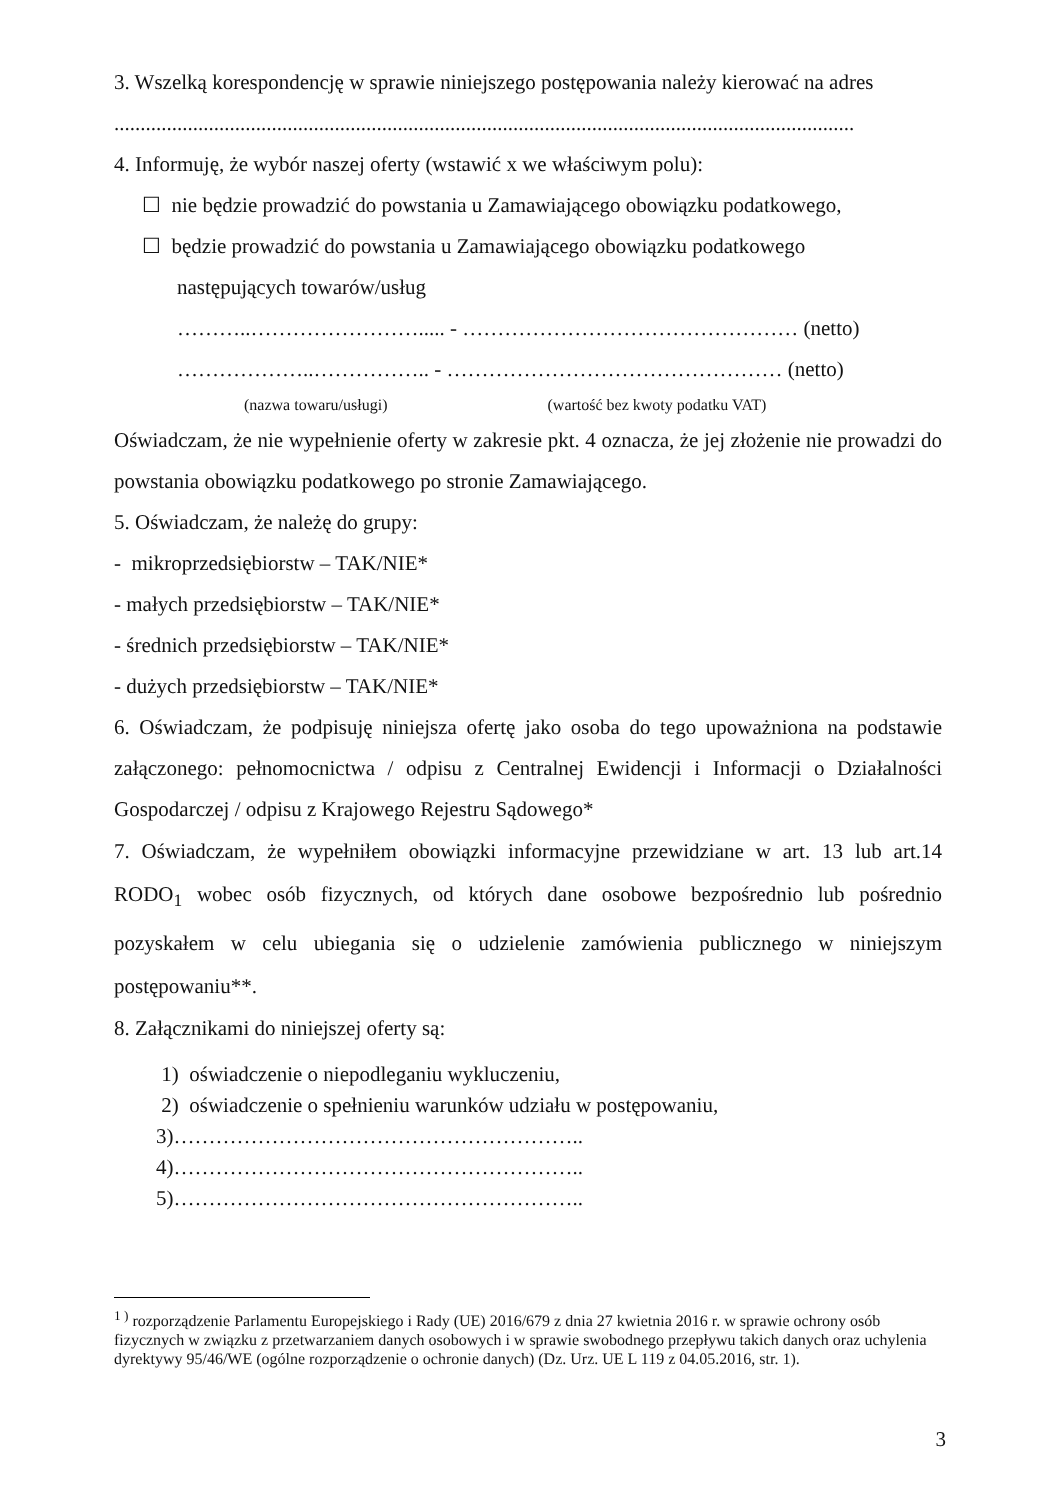3. Wszelką korespondencję w sprawie niniejszego postępowania należy kierować na adres
.............................................................................................................................................
4. Informuję, że wybór naszej oferty (wstawić x we właściwym polu):
☐ nie będzie prowadzić do powstania u Zamawiającego obowiązku podatkowego,
☐ będzie prowadzić do powstania u Zamawiającego obowiązku podatkowego
następujących towarów/usług
………..……………………..... - ………………………………………… (netto)
………………..…………….. - ………………………………………… (netto)
(nazwa towaru/usługi) (wartość bez kwoty podatku VAT)
Oświadczam, że nie wypełnienie oferty w zakresie pkt. 4 oznacza, że jej złożenie nie prowadzi do powstania obowiązku podatkowego po stronie Zamawiającego.
5. Oświadczam, że należę do grupy:
- mikroprzedsiębiorstw – TAK/NIE*
- małych przedsiębiorstw – TAK/NIE*
- średnich przedsiębiorstw – TAK/NIE*
- dużych przedsiębiorstw – TAK/NIE*
6. Oświadczam, że podpisuję niniejsza ofertę jako osoba do tego upoważniona na podstawie załączonego: pełnomocnictwa / odpisu z Centralnej Ewidencji i Informacji o Działalności Gospodarczej / odpisu z Krajowego Rejestru Sądowego*
7. Oświadczam, że wypełniłem obowiązki informacyjne przewidziane w art. 13 lub art.14 RODO<sub>1</sub> wobec osób fizycznych, od których dane osobowe bezpośrednio lub pośrednio pozyskałem w celu ubiegania się o udzielenie zamówienia publicznego w niniejszym postępowaniu**.
8. Załącznikami do niniejszej oferty są:
1) oświadczenie o niepodleganiu wykluczeniu,
2) oświadczenie o spełnieniu warunków udziału w postępowaniu,
3)…………………………………………………..
4)…………………………………………………..
5)…………………………………………………..
<sup>1 )</sup> rozporządzenie Parlamentu Europejskiego i Rady (UE) 2016/679 z dnia 27 kwietnia 2016 r. w sprawie ochrony osób fizycznych w związku z przetwarzaniem danych osobowych i w sprawie swobodnego przepływu takich danych oraz uchylenia dyrektywy 95/46/WE (ogólne rozporządzenie o ochronie danych) (Dz. Urz. UE L 119 z 04.05.2016, str. 1).
3